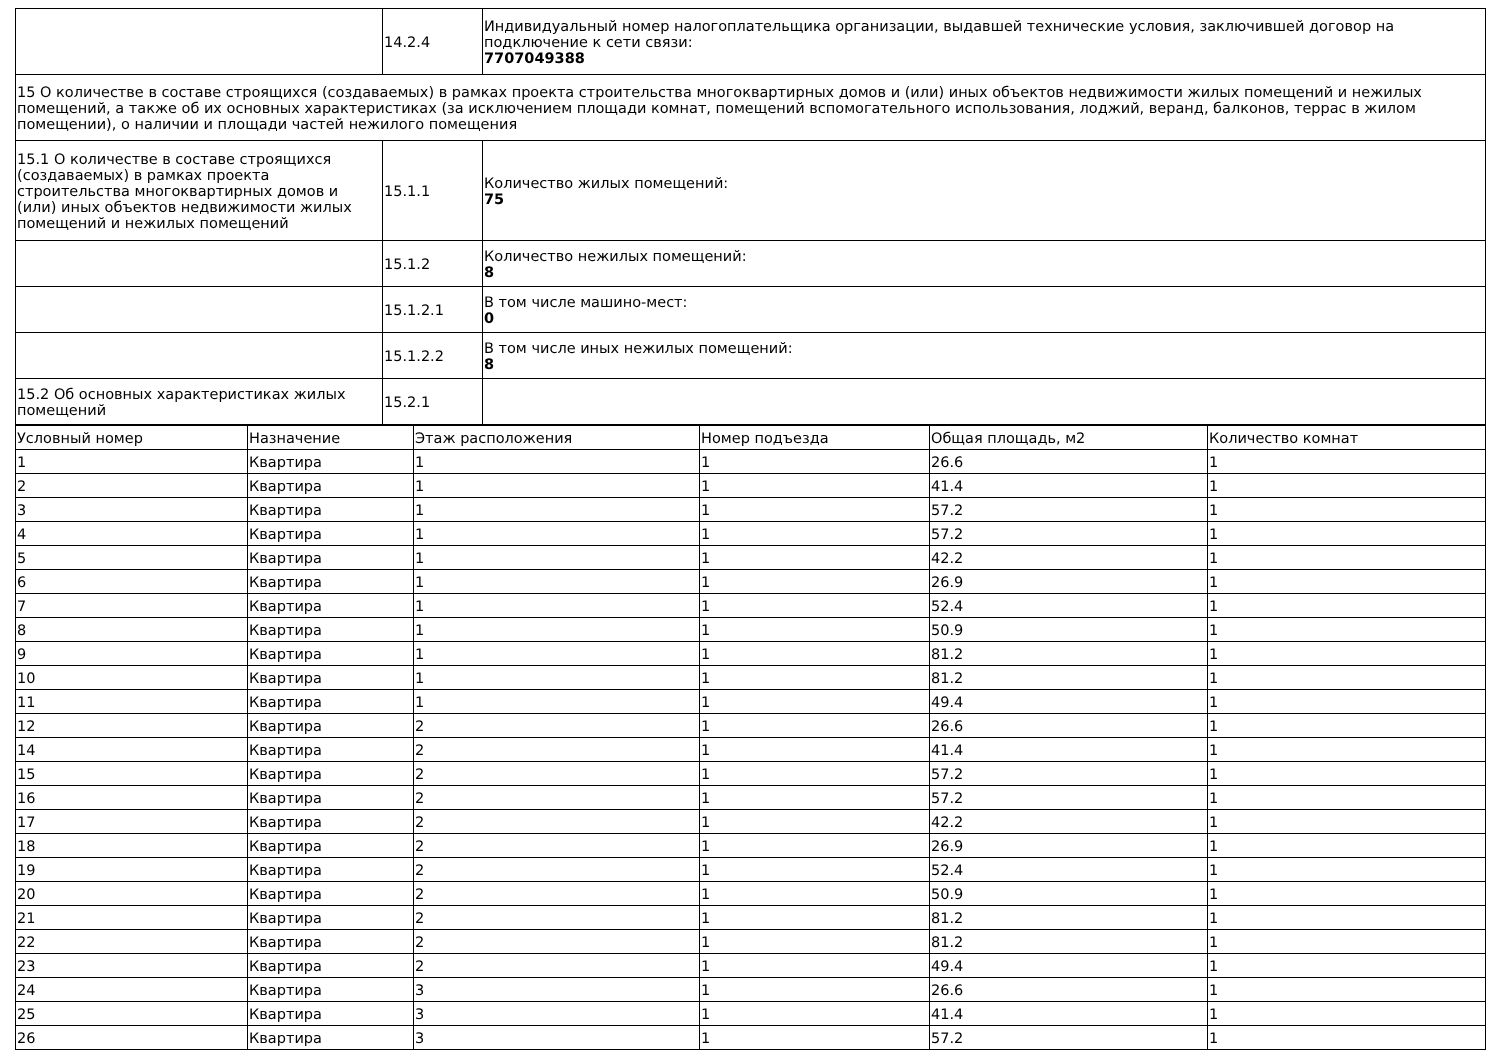| | 14.2.4 | Индивидуальный номер налогоплательщика организации, выдавшей технические условия, заключившей договор на подключение к сети связи: 7707049388 |
| 15 О количестве в составе строящихся (создаваемых) в рамках проекта строительства многоквартирных домов и (или) иных объектов недвижимости жилых помещений и нежилых помещений, а также об их основных характеристиках (за исключением площади комнат, помещений вспомогательного использования, лоджий, веранд, балконов, террас в жилом помещении), о наличии и площади частей нежилого помещения | | |
| 15.1 О количестве в составе строящихся (создаваемых) в рамках проекта строительства многоквартирных домов и (или) иных объектов недвижимости жилых помещений и нежилых помещений | 15.1.1 | Количество жилых помещений: 75 |
| | 15.1.2 | Количество нежилых помещений: 8 |
| | 15.1.2.1 | В том числе машино-мест: 0 |
| | 15.1.2.2 | В том числе иных нежилых помещений: 8 |
| 15.2 Об основных характеристиках жилых помещений | 15.2.1 | |
| Условный номер | Назначение | Этаж расположения | Номер подъезда | Общая площадь, м2 | Количество комнат |
| --- | --- | --- | --- | --- | --- |
| 1 | Квартира | 1 | 1 | 26.6 | 1 |
| 2 | Квартира | 1 | 1 | 41.4 | 1 |
| 3 | Квартира | 1 | 1 | 57.2 | 1 |
| 4 | Квартира | 1 | 1 | 57.2 | 1 |
| 5 | Квартира | 1 | 1 | 42.2 | 1 |
| 6 | Квартира | 1 | 1 | 26.9 | 1 |
| 7 | Квартира | 1 | 1 | 52.4 | 1 |
| 8 | Квартира | 1 | 1 | 50.9 | 1 |
| 9 | Квартира | 1 | 1 | 81.2 | 1 |
| 10 | Квартира | 1 | 1 | 81.2 | 1 |
| 11 | Квартира | 1 | 1 | 49.4 | 1 |
| 12 | Квартира | 2 | 1 | 26.6 | 1 |
| 14 | Квартира | 2 | 1 | 41.4 | 1 |
| 15 | Квартира | 2 | 1 | 57.2 | 1 |
| 16 | Квартира | 2 | 1 | 57.2 | 1 |
| 17 | Квартира | 2 | 1 | 42.2 | 1 |
| 18 | Квартира | 2 | 1 | 26.9 | 1 |
| 19 | Квартира | 2 | 1 | 52.4 | 1 |
| 20 | Квартира | 2 | 1 | 50.9 | 1 |
| 21 | Квартира | 2 | 1 | 81.2 | 1 |
| 22 | Квартира | 2 | 1 | 81.2 | 1 |
| 23 | Квартира | 2 | 1 | 49.4 | 1 |
| 24 | Квартира | 3 | 1 | 26.6 | 1 |
| 25 | Квартира | 3 | 1 | 41.4 | 1 |
| 26 | Квартира | 3 | 1 | 57.2 | 1 |